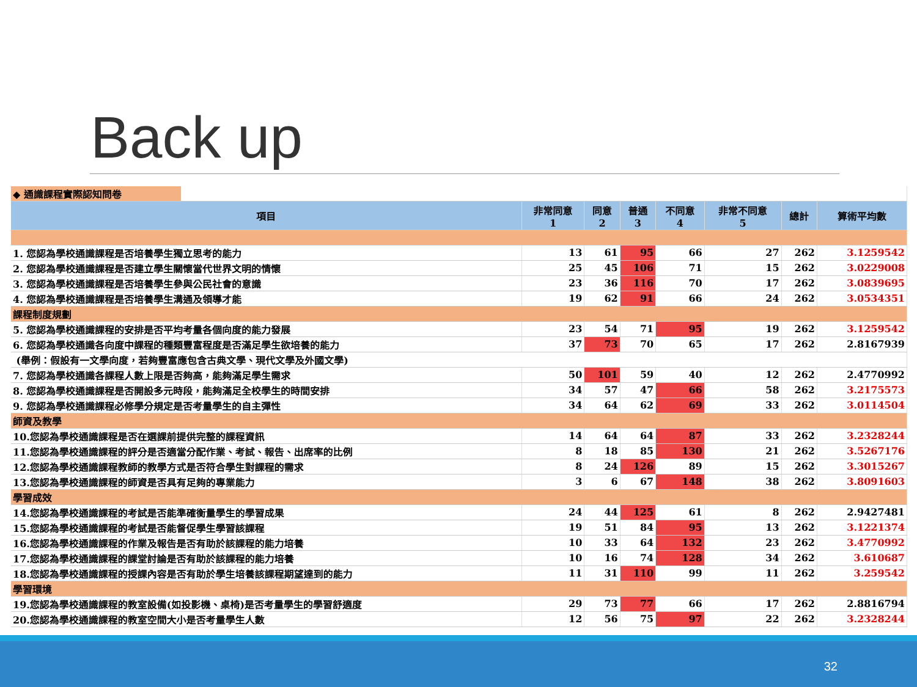Back up
| ◆ 通識課程實際認知問卷 | | | | | | | |
| 項目 | 非常同意 1 | 同意 2 | 普通 3 | 不同意 4 | 非常不同意 5 | 總計 | 算術平均數 |
| 1. 您認為學校通識課程是否培養學生獨立思考的能力 | 13 | 61 | 95 | 66 | 27 | 262 | 3.1259542 |
| 2. 您認為學校通識課程是否建立學生關懷當代世界文明的情懷 | 25 | 45 | 106 | 71 | 15 | 262 | 3.0229008 |
| 3. 您認為學校通識課程是否培養學生參與公民社會的意識 | 23 | 36 | 116 | 70 | 17 | 262 | 3.0839695 |
| 4. 您認為學校通識課程是否培養學生溝通及領導才能 | 19 | 62 | 91 | 66 | 24 | 262 | 3.0534351 |
| 課程制度規劃 | | | | | | | |
| 5. 您認為學校通識課程的安排是否平均考量各個向度的能力發展 | 23 | 54 | 71 | 95 | 19 | 262 | 3.1259542 |
| 6. 您認為學校通識各向度中課程的種類豐富程度是否滿足學生欲培養的能力 | 37 | 73 | 70 | 65 | 17 | 262 | 2.8167939 |
| (舉例：假設有一文學向度，若夠豐富應包含古典文學、現代文學及外國文學) | | | | | | | |
| 7. 您認為學校通識各課程人數上限是否夠高，能夠滿足學生需求 | 50 | 101 | 59 | 40 | 12 | 262 | 2.4770992 |
| 8. 您認為學校通識課程是否開設多元時段，能夠滿足全校學生的時間安排 | 34 | 57 | 47 | 66 | 58 | 262 | 3.2175573 |
| 9. 您認為學校通識課程必修學分規定是否考量學生的自主彈性 | 34 | 64 | 62 | 69 | 33 | 262 | 3.0114504 |
| 師資及教學 | | | | | | | |
| 10.您認為學校通識課程是否在選課前提供完整的課程資訊 | 14 | 64 | 64 | 87 | 33 | 262 | 3.2328244 |
| 11.您認為學校通識課程的評分是否適當分配作業、考試、報告、出席率的比例 | 8 | 18 | 85 | 130 | 21 | 262 | 3.5267176 |
| 12.您認為學校通識課程教師的教學方式是否符合學生對課程的需求 | 8 | 24 | 126 | 89 | 15 | 262 | 3.3015267 |
| 13.您認為學校通識課程的師資是否具有足夠的專業能力 | 3 | 6 | 67 | 148 | 38 | 262 | 3.8091603 |
| 學習成效 | | | | | | | |
| 14.您認為學校通識課程的考試是否能準確衡量學生的學習成果 | 24 | 44 | 125 | 61 | 8 | 262 | 2.9427481 |
| 15.您認為學校通識課程的考試是否能督促學生學習該課程 | 19 | 51 | 84 | 95 | 13 | 262 | 3.1221374 |
| 16.您認為學校通識課程的作業及報告是否有助於該課程的能力培養 | 10 | 33 | 64 | 132 | 23 | 262 | 3.4770992 |
| 17.您認為學校通識課程的課堂討論是否有助於該課程的能力培養 | 10 | 16 | 74 | 128 | 34 | 262 | 3.610687 |
| 18.您認為學校通識課程的授課內容是否有助於學生培養該課程期望達到的能力 | 11 | 31 | 110 | 99 | 11 | 262 | 3.259542 |
| 學習環境 | | | | | | | |
| 19.您認為學校通識課程的教室設備(如投影機、桌椅)是否考量學生的學習舒適度 | 29 | 73 | 77 | 66 | 17 | 262 | 2.8816794 |
| 20.您認為學校通識課程的教室空間大小是否考量學生人數 | 12 | 56 | 75 | 97 | 22 | 262 | 3.2328244 |
32